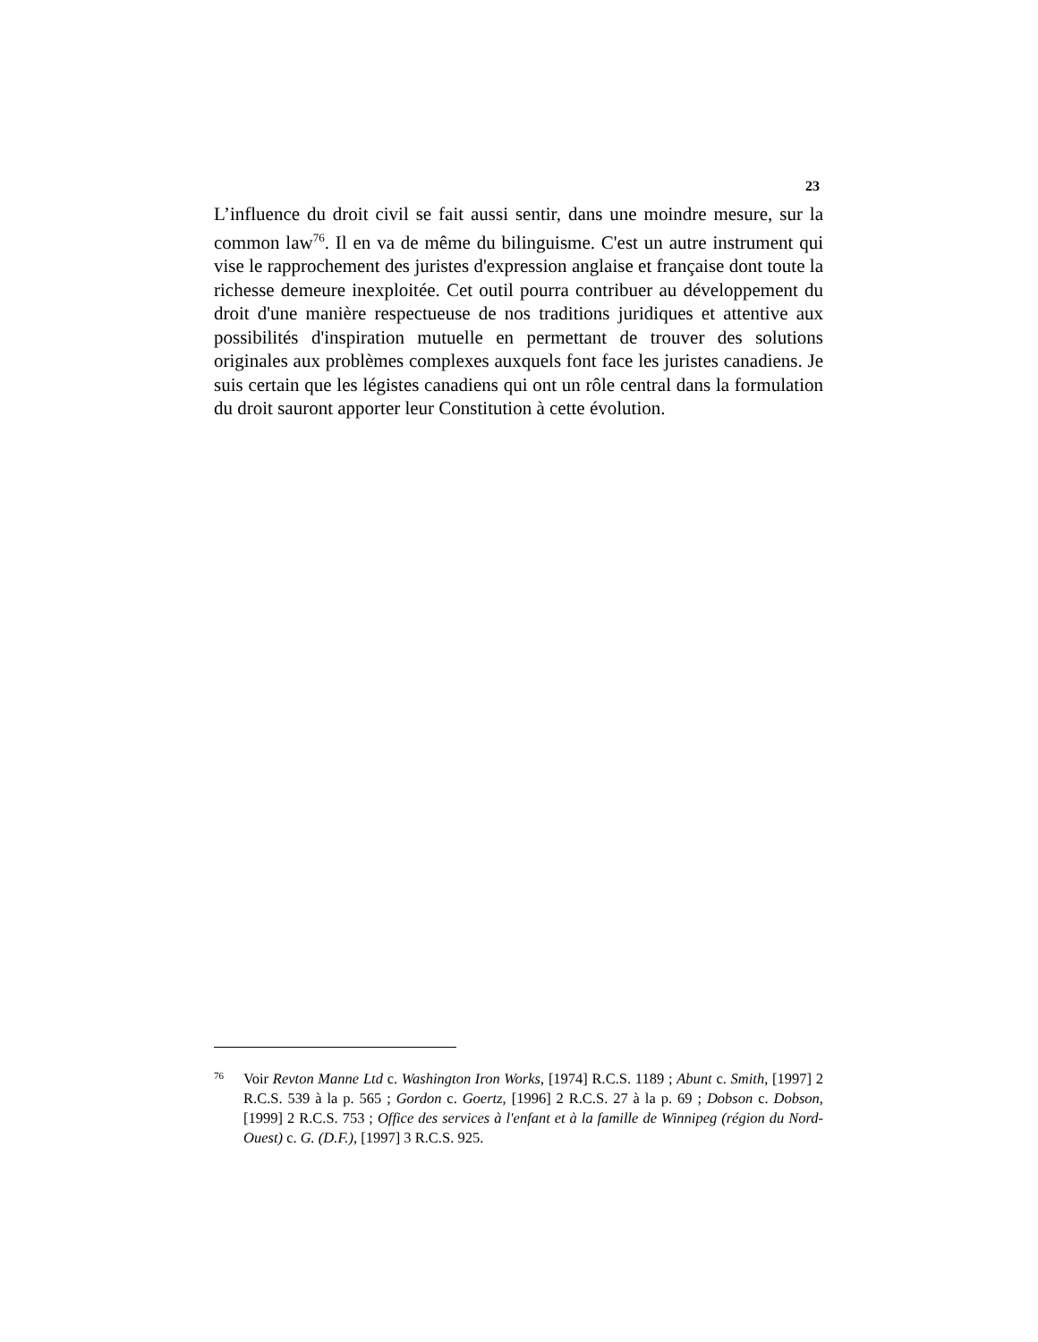23
L’influence du droit civil se fait aussi sentir, dans une moindre mesure, sur la common law<sup>76</sup>. Il en va de même du bilinguisme. C'est un autre instrument qui vise le rapprochement des juristes d'expression anglaise et française dont toute la richesse demeure inexploitée. Cet outil pourra contribuer au développement du droit d'une manière respectueuse de nos traditions juridiques et attentive aux possibilités d'inspiration mutuelle en permettant de trouver des solutions originales aux problèmes complexes auxquels font face les juristes canadiens. Je suis certain que les légistes canadiens qui ont un rôle central dans la formulation du droit sauront apporter leur Constitution à cette évolution.
76 Voir Revton Manne Ltd c. Washington Iron Works, [1974] R.C.S. 1189 ; Abunt c. Smith, [1997] 2 R.C.S. 539 à la p. 565 ; Gordon c. Goertz, [1996] 2 R.C.S. 27 à la p. 69 ; Dobson c. Dobson, [1999] 2 R.C.S. 753 ; Office des services à l'enfant et à la famille de Winnipeg (région du Nord-Ouest) c. G. (D.F.), [1997] 3 R.C.S. 925.